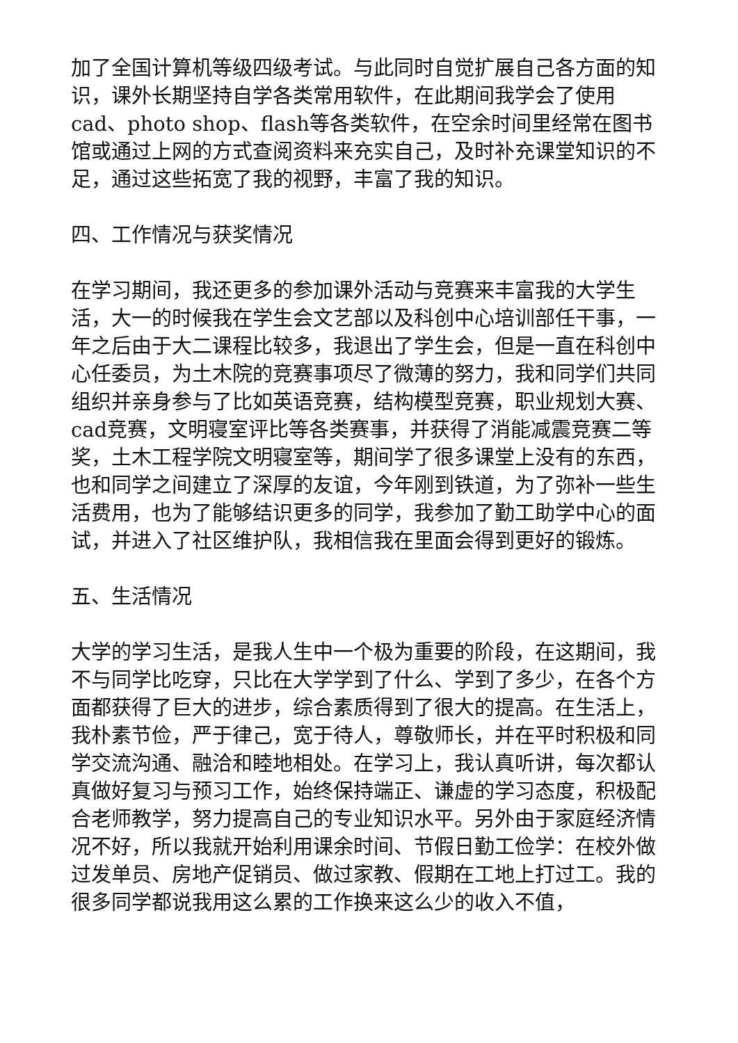加了全国计算机等级四级考试。与此同时自觉扩展自己各方面的知识，课外长期坚持自学各类常用软件，在此期间我学会了使用cad、photo shop、flash等各类软件，在空余时间里经常在图书馆或通过上网的方式查阅资料来充实自己，及时补充课堂知识的不足，通过这些拓宽了我的视野，丰富了我的知识。
四、工作情况与获奖情况
在学习期间，我还更多的参加课外活动与竞赛来丰富我的大学生活，大一的时候我在学生会文艺部以及科创中心培训部任干事，一年之后由于大二课程比较多，我退出了学生会，但是一直在科创中心任委员，为土木院的竞赛事项尽了微薄的努力，我和同学们共同组织并亲身参与了比如英语竞赛，结构模型竞赛，职业规划大赛、cad竞赛，文明寝室评比等各类赛事，并获得了消能减震竞赛二等奖，土木工程学院文明寝室等，期间学了很多课堂上没有的东西，也和同学之间建立了深厚的友谊，今年刚到铁道，为了弥补一些生活费用，也为了能够结识更多的同学，我参加了勤工助学中心的面试，并进入了社区维护队，我相信我在里面会得到更好的锻炼。
五、生活情况
大学的学习生活，是我人生中一个极为重要的阶段，在这期间，我不与同学比吃穿，只比在大学学到了什么、学到了多少，在各个方面都获得了巨大的进步，综合素质得到了很大的提高。在生活上，我朴素节俭，严于律己，宽于待人，尊敬师长，并在平时积极和同学交流沟通、融洽和睦地相处。在学习上，我认真听讲，每次都认真做好复习与预习工作，始终保持端正、谦虚的学习态度，积极配合老师教学，努力提高自己的专业知识水平。另外由于家庭经济情况不好，所以我就开始利用课余时间、节假日勤工俭学：在校外做过发单员、房地产促销员、做过家教、假期在工地上打过工。我的很多同学都说我用这么累的工作换来这么少的收入不值，